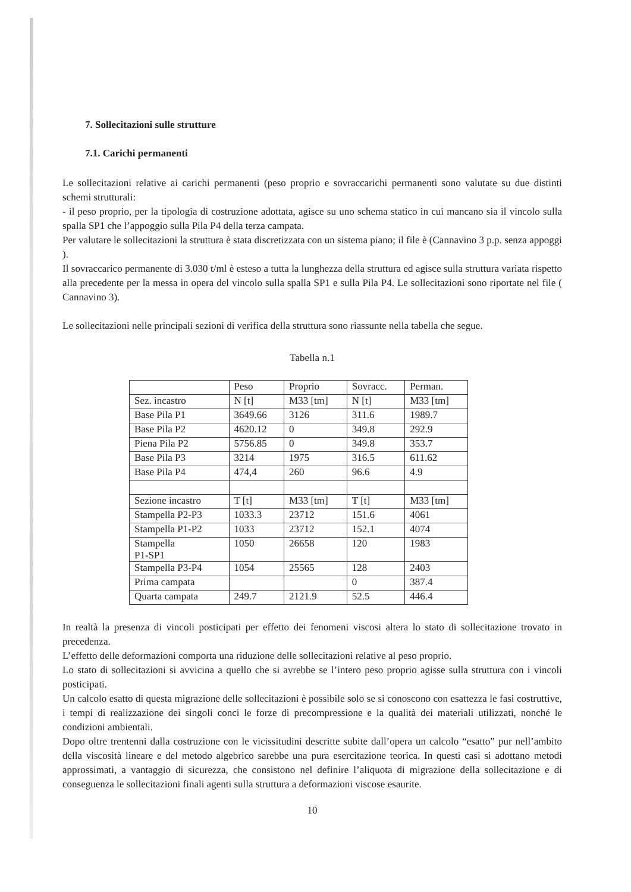7. Sollecitazioni sulle strutture
7.1. Carichi permanenti
Le sollecitazioni relative ai carichi permanenti (peso proprio e sovraccarichi permanenti sono valutate su due distinti schemi strutturali:
- il peso proprio, per la tipologia di costruzione adottata, agisce su uno schema statico in cui mancano sia il vincolo sulla spalla SP1 che l’appoggio sulla Pila P4 della terza campata.
Per valutare le sollecitazioni la struttura è stata discretizzata con un sistema piano; il file è (Cannavino 3 p.p. senza appoggi ).
Il sovraccarico permanente di 3.030 t/ml è esteso a tutta la lunghezza della struttura ed agisce sulla struttura variata rispetto alla precedente per la messa in opera del vincolo sulla spalla SP1 e sulla Pila P4. Le sollecitazioni sono riportate nel file ( Cannavino 3).
Le sollecitazioni nelle principali sezioni di verifica della struttura sono riassunte nella tabella che segue.
Tabella n.1
| | Peso | Proprio | Sovracc. | Perman. |
| Sez. incastro | N [t] | M33 [tm] | N [t] | M33 [tm] |
| Base Pila P1 | 3649.66 | 3126 | 311.6 | 1989.7 |
| Base Pila P2 | 4620.12 | 0 | 349.8 | 292.9 |
| Piena Pila P2 | 5756.85 | 0 | 349.8 | 353.7 |
| Base Pila P3 | 3214 | 1975 | 316.5 | 611.62 |
| Base Pila P4 | 474,4 | 260 | 96.6 | 4.9 |
| Sezione incastro | T [t] | M33 [tm] | T [t] | M33 [tm] |
| Stampella P2-P3 | 1033.3 | 23712 | 151.6 | 4061 |
| Stampella P1-P2 | 1033 | 23712 | 152.1 | 4074 |
| Stampella P1-SP1 | 1050 | 26658 | 120 | 1983 |
| Stampella P3-P4 | 1054 | 25565 | 128 | 2403 |
| Prima campata | | | 0 | 387.4 |
| Quarta campata | 249.7 | 2121.9 | 52.5 | 446.4 |
In realtà la presenza di vincoli posticipati per effetto dei fenomeni viscosi altera lo stato di sollecitazione trovato in precedenza.
L’effetto delle deformazioni comporta una riduzione delle sollecitazioni relative al peso proprio.
Lo stato di sollecitazioni si avvicina a quello che si avrebbe se l’intero peso proprio agisse sulla struttura con i vincoli posticipati.
Un calcolo esatto di questa migrazione delle sollecitazioni è possibile solo se si conoscono con esattezza le fasi costruttive, i tempi di realizzazione dei singoli conci le forze di precompressione e la qualità dei materiali utilizzati, nonché le condizioni ambientali.
Dopo oltre trentenni dalla costruzione con le vicissitudini descritte subite dall’opera un calcolo “esatto” pur nell’ambito della viscosità lineare e del metodo algebrico sarebbe una pura esercitazione teorica. In questi casi si adottano metodi approssimati, a vantaggio di sicurezza, che consistono nel definire l’aliquota di migrazione della sollecitazione e di conseguenza le sollecitazioni finali agenti sulla struttura a deformazioni viscose esaurite.
10